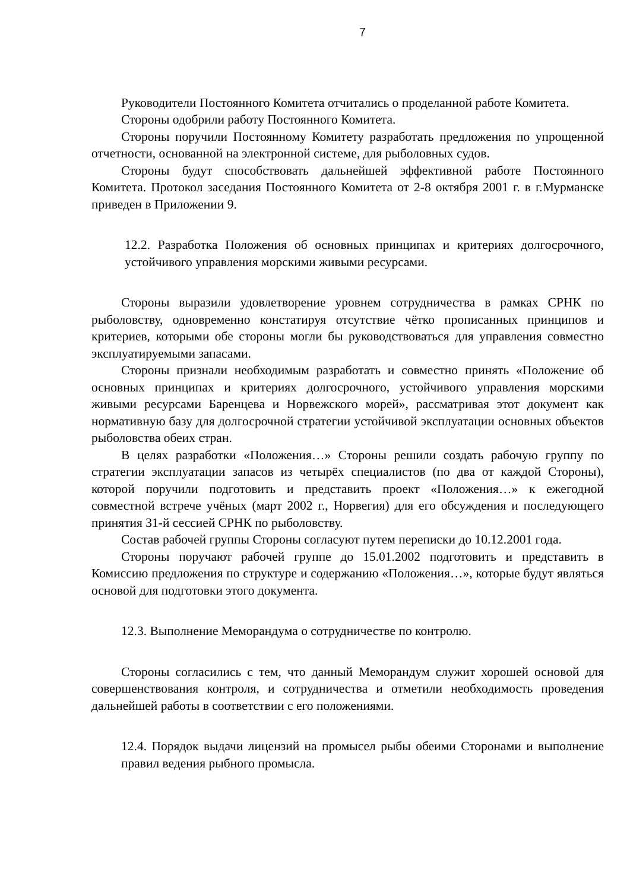7
Руководители Постоянного Комитета отчитались о проделанной работе Комитета.
Стороны одобрили работу Постоянного Комитета.
Стороны поручили Постоянному Комитету разработать предложения по упрощенной отчетности, основанной на электронной системе, для рыболовных судов.
Стороны будут способствовать дальнейшей эффективной работе Постоянного Комитета. Протокол заседания Постоянного Комитета от 2-8 октября 2001 г. в г.Мурманске приведен в Приложении 9.
12.2. Разработка Положения об основных принципах и критериях долгосрочного, устойчивого управления морскими живыми ресурсами.
Стороны выразили удовлетворение уровнем сотрудничества в рамках СРНК по рыболовству, одновременно констатируя отсутствие чётко прописанных принципов и критериев, которыми обе стороны могли бы руководствоваться для управления совместно эксплуатируемыми запасами.
Стороны признали необходимым разработать и совместно принять «Положение об основных принципах и критериях долгосрочного, устойчивого управления морскими живыми ресурсами Баренцева и Норвежского морей», рассматривая этот документ как нормативную базу для долгосрочной стратегии устойчивой эксплуатации основных объектов рыболовства обеих стран.
В целях разработки «Положения…» Стороны решили создать рабочую группу по стратегии эксплуатации запасов из четырёх специалистов (по два от каждой Стороны), которой поручили подготовить и представить проект «Положения…» к ежегодной совместной встрече учёных (март 2002 г., Норвегия) для его обсуждения и последующего принятия 31-й сессией СРНК по рыболовству.
Состав рабочей группы Стороны согласуют путем переписки до 10.12.2001 года.
Стороны поручают рабочей группе до 15.01.2002 подготовить и представить в Комиссию предложения по структуре и содержанию «Положения…», которые будут являться основой для подготовки этого документа.
12.3. Выполнение Меморандума о сотрудничестве по контролю.
Стороны согласились с тем, что данный Меморандум служит хорошей основой для совершенствования контроля, и сотрудничества и отметили необходимость проведения дальнейшей работы в соответствии с его положениями.
12.4. Порядок выдачи лицензий на промысел рыбы обеими Сторонами и выполнение правил ведения рыбного промысла.